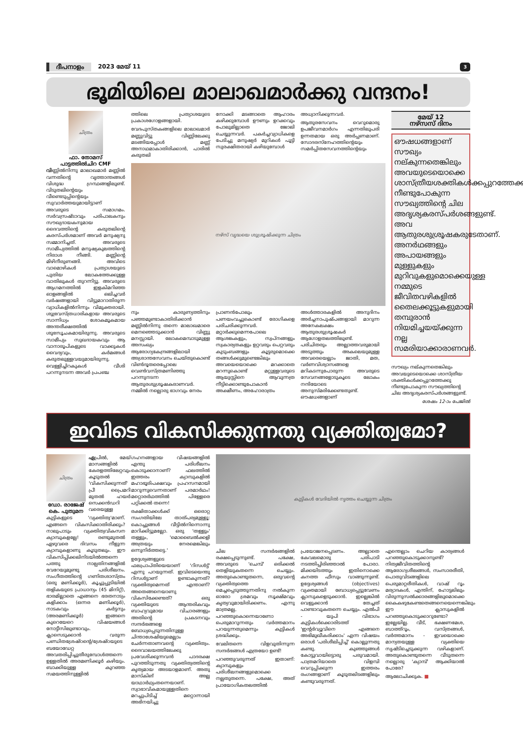ദീപനാളം 2023 മേയ് 11 3
ഭൂമിയിലെ മാലാഖമാർക്കു വന്ദനം!
ചിത്രം
ഫാ. തോമസ്
പാട്ടത്തിൽചിറ CMF
വിണ്ണിൽനിന്നു മാലാഖമാർ മണ്ണിൽ വന്നതിന്റെ വൃത്താന്തങ്ങൾ വിശുദ്ധ ഗ്രന്ഥങ്ങളിലുണ്ട്. വിടുതലിന്റെയും വീണ്ടെടുപ്പിന്റെയും സുവാർത്തയുമായിട്ടാണ് അവരുടെ സമാഗമം. സർവസ്രഷ്ടാവും പരിപാലകനും സൗഖ്യദായകനുമായ ദൈവത്തിന്റെ കരുതലിന്റെ കരസ്പർശമാണ് അവർ മനുഷ്യനു സമ്മാനിച്ചത്. അവരുടെ സാമീപ്യത്തിൽ മനുഷ്യകുലത്തിന്റെ നിരാശ നീങ്ങി. മണ്ണിന്റെ മിഴിനീരുണങ്ങി. അവിടെ വാമൊഴികൾ പ്രത്യാശയുടെ പുതിയ ലോകത്തേക്കുള്ള വാതിലുകൾ തുറന്നിട്ടു. അവരുടെ ആഗമനത്തിൽ ഇളകിമറിഞ്ഞ ഓളങ്ങളിൽ ഒലിച്ചവർ വർഷങ്ങളായി വിട്ടുമാറാതിരുന്ന വ്യാധികളിൽനിന്നും വിമുക്തരായി. ശുഭ്രവസ്ത്രധാരികളായ അവരുടെ സാന്നിധ്യം ശോകമൂകമായ അന്തരീക്ഷത്തിൽ ശുഭസൂചകമായിരുന്നു. അവരുടെ സാമീപ്യം സുഖദായകവും ആ വാനാരൂപികളുടെ വാക്കുകൾ വൈദ്യവും, കർമങ്ങൾ കരുതലുള്ളവയുമായിരുന്നു. വെള്ളിച്ചിറകുകൾ വീശി പറന്നുനടന്ന അവർ പ്രപഞ്ച
ത്തിലെ പ്രത്യാശയുടെ പ്രകാശഗോളങ്ങളായി.
വേദപുസ്തകങ്ങളിലെ മാലാഖമാർ മണ്ണുവിട്ടു വിണ്ണിലേക്കു മടങ്ങിയപ്പോൾ മണ്ണ് അനാഥമാകാതിരിക്കാൻ, പാരിൽ കരുതലി
നോക്കി മടങ്ങാതെ ആഹാരം കഴിക്കുമ്പോൾ ഊണും ഉറക്കവും പോലുമില്ലാതെ ജോലി ചെയ്യുന്നവർ. പകർച്ചവ്യാധികളെ പേടിച്ചു മനുഷ്യർ മുറികൾ പൂട്ടി സുരക്ഷിതരായി കഴിയുമ്പോൾ
അധ്വാനിക്കുന്നവർ.
ആതുരസേവനം വെറുമൊരു ഉപജീവനമാർഗം എന്നതിലുപരി ഉന്നതമായ ഒരു അർപ്പണമാണ്. സോദരസ്നേഹത്തിന്റെയും സമർപ്പിതസേവനത്തിന്റെയും
നഴ്സ് വൃദ്ധയെ ശുശ്രൂഷിക്കുന്ന ചിത്രം
നും കാരുണ്യത്തിനും പഞ്ഞമുണ്ടാകാതിരിക്കാൻ മണ്ണിൽനിന്നു തന്നെ മാലാഖമാരെ മെനഞ്ഞെടുക്കാൻ വിണ്ണു മനസ്സായി. ലോകമെമ്പാടുമുള്ള അസംഖ്യം ആരോഗ്യകേന്ദ്രങ്ങളിലായി അശ്രാന്തസേവനം ചെയ്തുകൊണ്ട് വിൺദൂതരെപ്പോലെ വെൺവസ്ത്രമണിഞ്ഞു പറന്നുനടന്ന ആതുരശുശ്രൂഷകരാണവർ. നമ്മിൽ നല്ലൊരു ഭാഗവും നേരം
പ്രാണൻപോലും പണയംവച്ചുകൊണ്ട് രോഗികളെ പരിചരിക്കുന്നവർ. മറ്റാർക്കുമെന്നപോലെ ആശങ്കകളും, സ്വപ്നങ്ങളും സ്വകാര്യതകളും ഉറ്റവരും പെറ്റവരും കുടുംബങ്ങളും കൂട്ടരുമൊക്കെ തങ്ങൾക്കുമുണ്ടെങ്കിലും അവയെയൊക്കെ മറക്കാതെ മറന്നുകൊണ്ട് മറ്റുള്ളവരുടെ ആയുസ്സിനെ ആവുന്നത്ര നീട്ടിക്കൊണ്ടുപോകാൻ അക്ഷീണം, അഹോരാത്രം
അൾത്താരകളിൽ അനുദിനം അർച്ചനാപുഷ്പങ്ങളായി മാറുന്ന അനേകലക്ഷം ആതുരശുശ്രൂഷകർ ആഗോളതലത്തിലുണ്ട്. പരിചിതരും അല്ലാത്തവരുമായി അടുത്തും അകലെയുമുള്ള അവരെയെല്ലാം ജാതി, മത, വർണവിശ്വാസങ്ങളെ മറികടന്നുപോരുന്ന അവരുടെ സേവനങ്ങളോടുകൂടെ ലോകം നന്ദിയോടെ അനുസ്മരിക്കേണ്ടതുണ്ട്. ഔഷധങ്ങളാണ്
മേയ് 12
നഴ്സസ് ദിനം
ഔഷധങ്ങളാണ് സൗഖ്യം നല്കുന്നതെങ്കിലും അവയുടെയൊക്കെ ശാസ്ത്രീയശക്തികൾക്കപ്പുറത്തേക്കു നീണ്ടുപോകുന്ന സൗഖ്യത്തിന്റെ ചില അദൃശ്യകരസ്പർശങ്ങളുണ്ട്. അവ ആതുരശുശ്രൂഷകരുടേതാണ്. അനർഥങ്ങളും അപായങ്ങളും മുള്ളുകളും മുറിവുകളുമൊക്കെയുള്ള നമ്മുടെ ജീവിതവഴികളിൽ തൈലക്കൂട്ടുകളുമായി തമ്പുരാൻ നിയമിച്ചയയ്ക്കുന്ന നല്ല സമരിയാക്കാരാണവർ.
സൗഖ്യം നല്കുന്നതെങ്കിലും അവയുടെയൊക്കെ ശാസ്ത്രീയ ശക്തികൾക്കപ്പുറത്തേക്കു നീണ്ടുപോകുന്ന സൗഖ്യത്തിന്റെ ചില അദൃശ്യകരസ്പർശങ്ങളുണ്ട്.
ശേഷം 12-ാം പേജിൽ
ഇവിടെ വികസിക്കുന്നതു വ്യക്തിത്വമോ?
ചിത്രം
ഡോ. രാജേഷ്
കെ. പുതുമന
ഏപ്രിൽ, മേയ് മാസങ്ങളിൽ കേരളത്തിലേറ്റവും കൂടുതൽ 'വികസിക്കുന്നത്' പ്രീ പ്രൈമറി മുതൽ ഹയർ സെക്കൻഡറി വരെയുള്ള
കുട്ടികളുടെ 'വ്യക്തിത്വ'മാണ്. എങ്ങനെ വികസിക്കാതിരിക്കും? നാലുപാടും വ്യക്തിത്വവികസന ക്യാമ്പുകളല്ലേ! രണ്ടുമുതൽ ഏഴുവരെ ദിവസം നീളുന്ന ക്യാമ്പുകളാണു കൂടുതലും. ഈ വികസിപ്പിക്കലിനിടയിൽത്തന്നെ പത്തു നാല്പതിനങ്ങളിൽ വേറേയുമുണ്ടു പരിശീലനം. സംഗീതത്തിന്റെ ഗണിതശാസ്ത്രം (ഒരു മണിക്കൂർ), കൂച്ചുപ്പുടിയിൽ തളികയുടെ പ്രാധാന്യം (45 മിനിറ്റ്), ഭാരമില്ലാതെ എങ്ങനെ ഭരതനാട്യം കളിക്കാം (ഒന്നര മണിക്കൂർ), നാടകവും കർട്ടനും (അരമണിക്കൂർ) ഇങ്ങനെ കുറെയേറെ വിഷയങ്ങൾ നോട്ടീസിലുണ്ടാവും. ക്ലാസെടുക്കാൻ വരുന്ന പണ്ഡിതശ്രേഷ്ഠന്റെ/ശ്രേഷ്ഠയുടെ ബയോഡേറ്റ അവതരിപ്പിച്ചുതീരുമ്പോൾത്തന്നെ ഉള്ളതിൽ അരമണിക്കൂർ കഴിയും. ബാക്കിയുള്ള കുറഞ്ഞ സമയത്തിനുള്ളിൽ
ഗഹനങ്ങളായ വിഷയങ്ങളിൽ എന്തു പരിശീലനം കൊടുക്കാനാണ്? ഫലത്തിൽ ഇത്തരം ക്യാമ്പുകളിൽ മഹാഭൂരിപക്ഷവും പ്രഹസനമായി മാറുന്നുവെന്നതാണ് പരമാർഥം! മറ്റൊരർഥത്തിൽ പിള്ളേരെ പറ്റിക്കൽ തന്നെ!
രക്ഷിതാക്കൾക്ക് ഒരൊറ്റ സംഗതിയിലേ താത്പര്യമുള്ളൂ: കൊച്ചുങ്ങൾ വീട്ടിൽനിന്നൊന്നു മാറിക്കിട്ടുമല്ലോ. ഒരു 'തള്ളും' തള്ളും, 'മൊബൈൽക്കളി അത്രയും നേരമെങ്കിലും ഒന്നുനിർത്തട്ടെ.'
ഉദ്ദേശ്യങ്ങളുടെ ഫലപ്രാപ്തിയെയാണ് 'റിസൾട്ട്' എന്നു പറയുന്നത്. ഇവിടെയെന്തു റിസൾട്ടാണ് ഉണ്ടാകുന്നത്? വ്യക്തിത്വമെന്നത് എന്താണ്? അതെങ്ങനെയാണു വികസിക്കേണ്ടത്? ഒരു വ്യക്തിയുടെ ആന്തരികവും ബാഹ്യവുമായ വിചാരങ്ങളും അതിന്റെ പ്രകടനവും സന്ദർഭങ്ങളെ ബോധ്യപ്പെടുന്നതിനുള്ള ചിന്താശേഷിയുമെല്ലാം ചേർന്നതാണവന്റെ വ്യക്തിത്വം. ദൈവാലയത്തിലേക്കു പ്രവേശിക്കുന്നവൻ പാദരക്ഷ പുറത്തിടുന്നതു വ്യക്തിത്വത്തിന്റെ കൃത്യമായ അടയാളമാണ്. അതു മാസ്കിങ് അല്ല യാഥാർഥ്യംതന്നെയാണ്. സ്വാഭാവികമായുള്ളതിനെ മറച്ചുപിടിച്ച് മറ്റൊന്നായി അഭിനയിച്ചു
കുട്ടികൾ വേദിയിൽ നൃത്തം ചെയ്യുന്ന ചിത്രം
ചില സന്ദർഭങ്ങളിൽ രക്ഷപ്പെടുന്നുണ്ട്. പക്ഷേ, അവരുടെ 'ചെമ്പ്' ഒരിക്കൽ തെളിയുകതന്നെ ചെയ്യും. അതുകൊണ്ടുതന്നെ, ഒരുവന്റെ വ്യക്തിത്വത്തെ മെച്ചപ്പെടുത്തുന്നതിനു നൽകുന്ന ഓരോ ശ്രമവും സൂക്ഷ്മവും കൃത്യവുമായിരിക്കണം. എന്നു മാത്രമല്ല, പറഞ്ഞുകൊന്നെയാണോ പെരുമാറുന്നതും വർത്തമാനം പറയുന്നതുമെന്നും കുട്ടികൾ ശ്രദ്ധിക്കും.
വേലിതന്നെ വിളവുതിന്നുന്ന സന്ദർഭങ്ങൾ എത്രയോ ഉണ്ട്!
പറഞ്ഞുവരുന്നത് ഇതാണ്: ക്യാമ്പുകളും പരിശീലനങ്ങളുമൊക്കെ നല്ലതുതന്നെ. പക്ഷേ, അത് പ്രായോഗികതലത്തിൽ
പ്രയോജനപ്പെടണം. അല്ലാതെ കേവലമൊരു പരിപാടി നടത്തിപ്പിരിഞ്ഞാൽ പോരാ. മിക്കയിടത്തും ഇതിനൊക്കെ കനത്ത ഫീസും വാങ്ങുന്നുണ്ട്. ഉദ്ദേശ്യങ്ങൾ (objectives) വ്യക്തമായി ബോധ്യപ്പെട്ടുവേണം ക്ലാസുകളെടുക്കാൻ. ഇല്ലെങ്കിൽ വെളുക്കാൻ തേച്ചത് പാണ്ടാവുകതന്നെ ചെയ്യും. എൽപി - യുപി വിഭാഗം കുട്ടികൾക്കൊരിടത്ത് 'ഇന്റർവ്യൂവിനെ എങ്ങനെ അഭിമുഖീകരിക്കാം' എന്ന വിഷയം ഒരാൾ 'പരിശീലിപ്പിച്ച്' കൊല്ലുന്നതു കണ്ടു. കുഞ്ഞുങ്ങൾ കോട്ടുവായിട്ടൊരു പരുവമായി. പാത്രമറിയാതെ വിളമ്പി വെറുപ്പിക്കുന്ന ഇത്തരം രംഗങ്ങളാണ് കൂടുതലിടങ്ങളിലും കണ്ടുവരുന്നത്.
എന്തെല്ലാം ചെറിയ കാര്യങ്ങൾ പറഞ്ഞുകൊടുക്കാനുണ്ട്? നിത്യജീവിതത്തിന്റെ ആരോഗ്യശീലങ്ങൾ, സംസാരരീതി, പൊതുവിടങ്ങളിലെ പെരുമാറ്റരീതികൾ, വാഷ് റൂം മര്യാദകൾ, എന്തിന്, ഹോട്ടലിലും വിരുന്നുസൽക്കാരങ്ങളിലുമൊക്കെ കൈകഴുകേണ്ടതെങ്ങനെയെന്നെങ്കിലും ഈ ക്ലാസുകളിൽ പറഞ്ഞുകൊടുക്കാറുണ്ടോ? ഇല്ലേയില്ല. വീട്, ഭക്ഷണമേശ, ബാത്ത്റൂം, വസ്ത്രങ്ങൾ, വർത്തമാനം - ഇവയൊക്കെ മാന്യതയുള്ള വ്യക്തിയെ സൃഷ്ടിച്ചെടുക്കുന്ന വഴികളാണ്. അതുകൊണ്ടുതന്നെ വീടുതന്നെ നല്ലൊരു 'ക്യാമ്പ്' ആക്കിയാൽ പോരേ?
ആലോചിക്കുക. ■